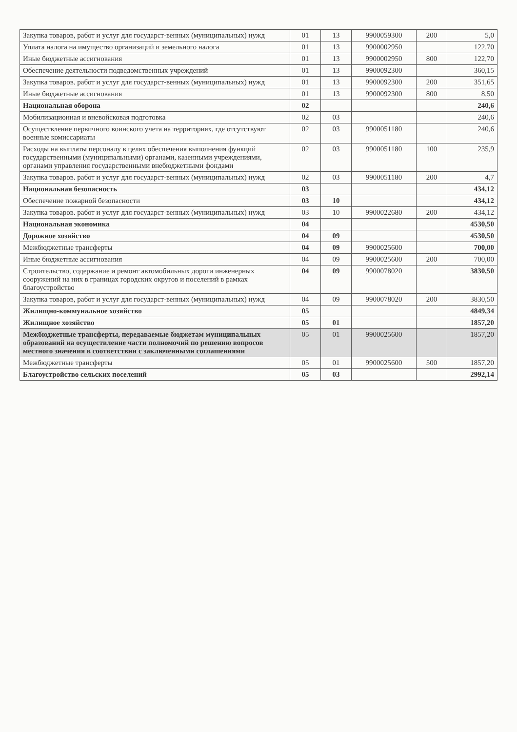| Закупка товаров, работ и услуг для государст-венных (муниципальных) нужд | 01 | 13 | 9900059300 | 200 | 5,0 |
| Уплата налога на имущество организаций и земельного налога | 01 | 13 | 9900002950 | | 122,70 |
| Иные бюджетные ассигнования | 01 | 13 | 9900002950 | 800 | 122,70 |
| Обеспечение деятельности подведомственных учреждений | 01 | 13 | 9900092300 | | 360,15 |
| Закупка товаров. работ и услуг для государст-венных (муниципальных) нужд | 01 | 13 | 9900092300 | 200 | 351,65 |
| Иные бюджетные ассигнования | 01 | 13 | 9900092300 | 800 | 8,50 |
| Национальная оборона | 02 | | | | 240,6 |
| Мобилизационная и вневойсковая подготовка | 02 | 03 | | | 240,6 |
| Осуществление первичного воинского учета на территориях, где отсутствуют военные комиссариаты | 02 | 03 | 9900051180 | | 240,6 |
| Расходы на выплаты персоналу в целях обеспечения выполнения функций государственными (муниципальными) органами, казенными учреждениями, органами управления государственными внебюджетными фондами | 02 | 03 | 9900051180 | 100 | 235,9 |
| Закупка товаров. работ и услуг для государст-венных (муниципальных) нужд | 02 | 03 | 9900051180 | 200 | 4,7 |
| Национальная безопасность | 03 | | | | 434,12 |
| Обеспечение пожарной безопасности | 03 | 10 | | | 434,12 |
| Закупка товаров. работ и услуг для государст-венных (муниципальных) нужд | 03 | 10 | 9900022680 | 200 | 434,12 |
| Национальная экономика | 04 | | | | 4530,50 |
| Дорожное хозяйство | 04 | 09 | | | 4530,50 |
| Межбюджетные трансферты | 04 | 09 | 9900025600 | | 700,00 |
| Иные бюджетные ассигнования | 04 | 09 | 9900025600 | 200 | 700,00 |
| Строительство, содержание и ремонт автомобильных дороги инженерных сооружений на них в границах городских округов и поселений в рамках благоустройство | 04 | 09 | 9900078020 | | 3830,50 |
| Закупка товаров, работ и услуг для государст-венных (муниципальных) нужд | 04 | 09 | 9900078020 | 200 | 3830,50 |
| Жилищно-коммунальное хозяйство | 05 | | | | 4849,34 |
| Жилищное хозяйство | 05 | 01 | | | 1857,20 |
| Межбюджетные трансферты, передаваемые бюджетам муниципальных образований на осуществление части полномочий по решению вопросов местного значения в соответствии с заключенными соглашениями | 05 | 01 | 9900025600 | | 1857,20 |
| Межбюджетные трансферты | 05 | 01 | 9900025600 | 500 | 1857,20 |
| Благоустройство сельских поселений | 05 | 03 | | | 2992,14 |